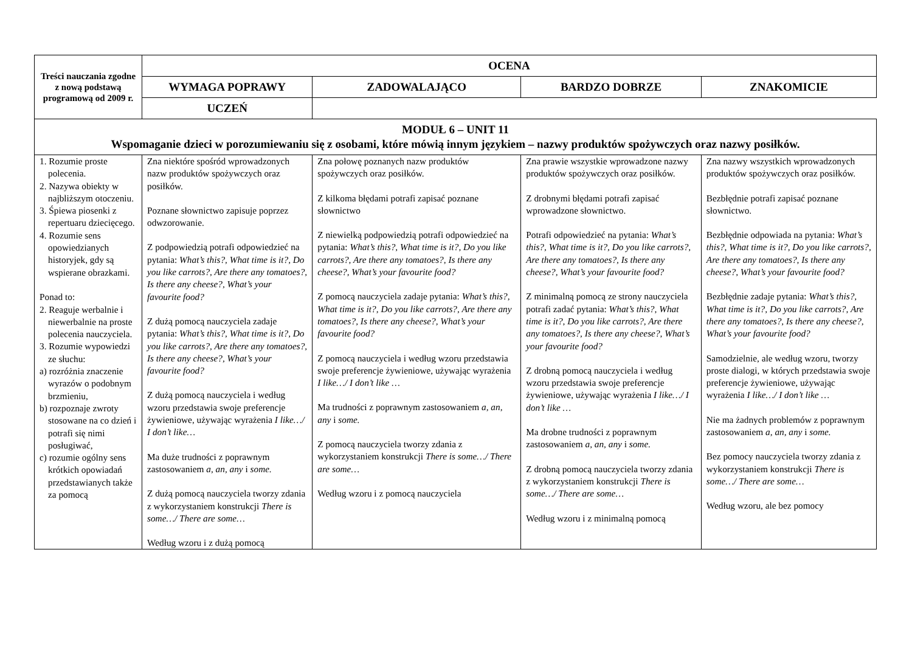| Treści nauczania zgodne z nową podstawą programową od 2009 r. | OCENA | | | |
| --- | --- | --- | --- | --- |
| | WYMAGA POPRAWY | ZADOWALAJĄCO | BARDZO DOBRZE | ZNAKOMICIE |
| | UCZEŃ | | | |
| MODUŁ 6 – UNIT 11 Wspomaganie dzieci w porozumiewaniu się z osobami, które mówią innym językiem – nazwy produktów spożywczych oraz nazwy posiłków. | | | | |
| 1. Rozumie proste polecenia. 2. Nazywa obiekty w najbliższym otoczeniu. 3. Śpiewa piosenki z repertuaru dziecięcego. 4. Rozumie sens opowiedzianych historyjek, gdy są wspierane obrazkami. Ponad to: 2. Reaguje werbalnie i niewerbalnie na proste polecenia nauczyciela. 3. Rozumie wypowiedzi ze słuchu: a) rozróżnia znaczenie wyrazów o podobnym brzmieniu, b) rozpoznaje zwroty stosowane na co dzień i potrafi się nimi posługiwać, c) rozumie ogólny sens krótkich opowiadań przedstawianych także za pomocą | Zna niektóre spośród wprowadzonych nazw produktów spożywczych oraz posiłków. Poznane słownictwo zapisuje poprzez odwzorowanie. Z podpowiedzią potrafi odpowiedzieć na pytania: What’s this?, What time is it?, Do you like carrots?, Are there any tomatoes?, Is there any cheese?, What’s your favourite food? Z dużą pomocą nauczyciela zadaje pytania: What’s this?, What time is it?, Do you like carrots?, Are there any tomatoes?, Is there any cheese?, What’s your favourite food? Z dużą pomocą nauczyciela i według wzoru przedstawia swoje preferencje żywieniowe, używając wyrażenia I like…/ I don’t like… Ma duże trudności z poprawnym zastosowaniem a, an, any i some. Z dużą pomocą nauczyciela tworzy zdania z wykorzystaniem konstrukcji There is some…/ There are some… Według wzoru i z dużą pomocą | Zna połowę poznanych nazw produktów spożywczych oraz posiłków. Z kilkoma błędami potrafi zapisać poznane słownictwo Z niewielką podpowiedzią potrafi odpowiedzieć na pytania: What’s this?, What time is it?, Do you like carrots?, Are there any tomatoes?, Is there any cheese?, What’s your favourite food? Z pomocą nauczyciela zadaje pytania: What’s this?, What time is it?, Do you like carrots?, Are there any tomatoes?, Is there any cheese?, What’s your favourite food? Z pomocą nauczyciela i według wzoru przedstawia swoje preferencje żywieniowe, używając wyrażenia I like…/ I don’t like … Ma trudności z poprawnym zastosowaniem a, an, any i some. Z pomocą nauczyciela tworzy zdania z wykorzystaniem konstrukcji There is some…/ There are some… Według wzoru i z pomocą nauczyciela | Zna prawie wszystkie wprowadzone nazwy produktów spożywczych oraz posiłków. Z drobnymi błędami potrafi zapisać wprowadzone słownictwo. Potrafi odpowiedzieć na pytania: What’s this?, What time is it?, Do you like carrots?, Are there any tomatoes?, Is there any cheese?, What’s your favourite food? Z minimalną pomocą ze strony nauczyciela potrafi zadać pytania: What’s this?, What time is it?, Do you like carrots?, Are there any tomatoes?, Is there any cheese?, What’s your favourite food? Z drobną pomocą nauczyciela i według wzoru przedstawia swoje preferencje żywieniowe, używając wyrażenia I like…/ I don’t like … Ma drobne trudności z poprawnym zastosowaniem a, an, any i some. Z drobną pomocą nauczyciela tworzy zdania z wykorzystaniem konstrukcji There is some…/ There are some… Według wzoru i z minimalną pomocą | Zna nazwy wszystkich wprowadzonych produktów spożywczych oraz posiłków. Bezbłędnie potrafi zapisać poznane słownictwo. Bezbłędnie odpowiada na pytania: What’s this?, What time is it?, Do you like carrots?, Are there any tomatoes?, Is there any cheese?, What’s your favourite food? Bezbłędnie zadaje pytania: What’s this?, What time is it?, Do you like carrots?, Are there any tomatoes?, Is there any cheese?, What’s your favourite food? Samodzielnie, ale według wzoru, tworzy proste dialogi, w których przedstawia swoje preferencje żywieniowe, używając wyrażenia I like…/ I don’t like … Nie ma żadnych problemów z poprawnym zastosowaniem a, an, any i some. Bez pomocy nauczyciela tworzy zdania z wykorzystaniem konstrukcji There is some…/ There are some… Według wzoru, ale bez pomocy |